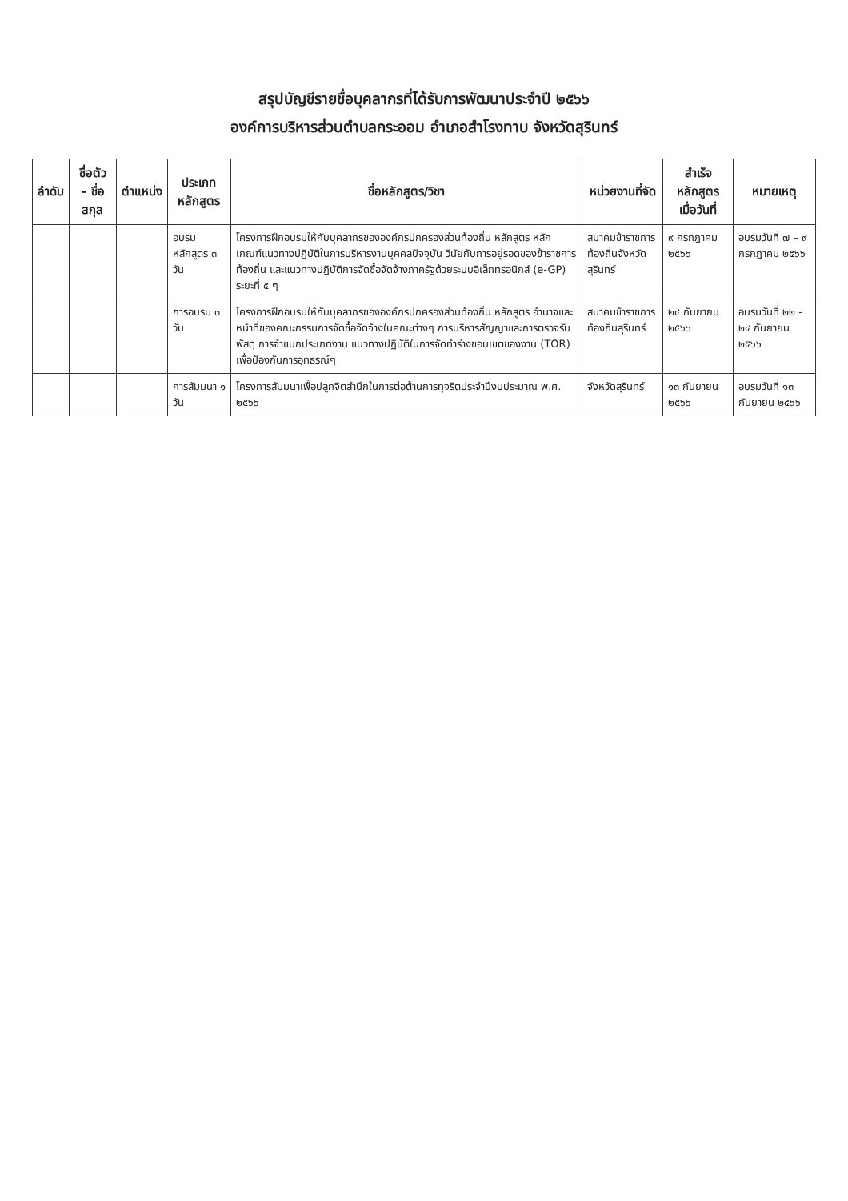สรุปบัญชีรายชื่อบุคลากรที่ได้รับการพัฒนาประจำปี ๒๕๖๖
องค์การบริหารส่วนตำบลกระออม อำเภอสำโรงทาบ จังหวัดสุรินทร์
| ลำดับ | ชื่อตัว – ชื่อสกุล | ตำแหน่ง | ประเภทหลักสูตร | ชื่อหลักสูตร/วิชา | หน่วยงานที่จัด | สำเร็จหลักสูตรเมื่อวันที่ | หมายเหตุ |
| --- | --- | --- | --- | --- | --- | --- | --- |
| | | | อบรมหลักสูตร ๓ วัน | โครงการฝึกอบรมให้กับบุคลากรขององค์กรปกครองส่วนท้องถิ่น หลักสูตร หลักเกณฑ์แนวทางปฏิบัติในการบริหารงานบุคคลปัจจุบัน วินัยกับการอยู่รอดของข้าราชการท้องถิ่น และแนวทางปฏิบัติการจัดซื้อจัดจ้างภาครัฐด้วยระบบอิเล็กทรอนิกส์ (e-GP) ระยะที่ ๕ ๆ | สมาคมข้าราชการท้องถิ่นจังหวัดสุรินทร์ | ๙ กรกฎาคม ๒๕๖๖ | อบรมวันที่ ๗ – ๙ กรกฎาคม ๒๕๖๖ |
| | | | การอบรม ๓ วัน | โครงการฝึกอบรมให้กับบุคลากรขององค์กรปกครองส่วนท้องถิ่น หลักสูตร อำนาจและหน้าที่ของคณะกรรมการจัดซื้อจัดจ้างในคณะต่างๆ การบริหารสัญญาและการตรวจรับพัสดุ การจำแนกประเภทงาน แนวทางปฏิบัติในการจัดทำร่างขอบเขตของงาน (TOR) เพื่อป้องกันการอุทธรณ์ๆ | สมาคมข้าราชการท้องถิ่นสุรินทร์ | ๒๔ กันยายน ๒๕๖๖ | อบรมวันที่ ๒๒ - ๒๔ กันยายน ๒๕๖๖ |
| | | | การสัมมนา ๑ วัน | โครงการสัมมนาเพื่อปลูกจิตสำนึกในการต่อต้านการทุจริตประจำปีงบประมาณ พ.ศ. ๒๕๖๖ | จังหวัดสุรินทร์ | ๑๓ กันยายน ๒๕๖๖ | อบรมวันที่ ๑๓ กันยายน ๒๕๖๖ |